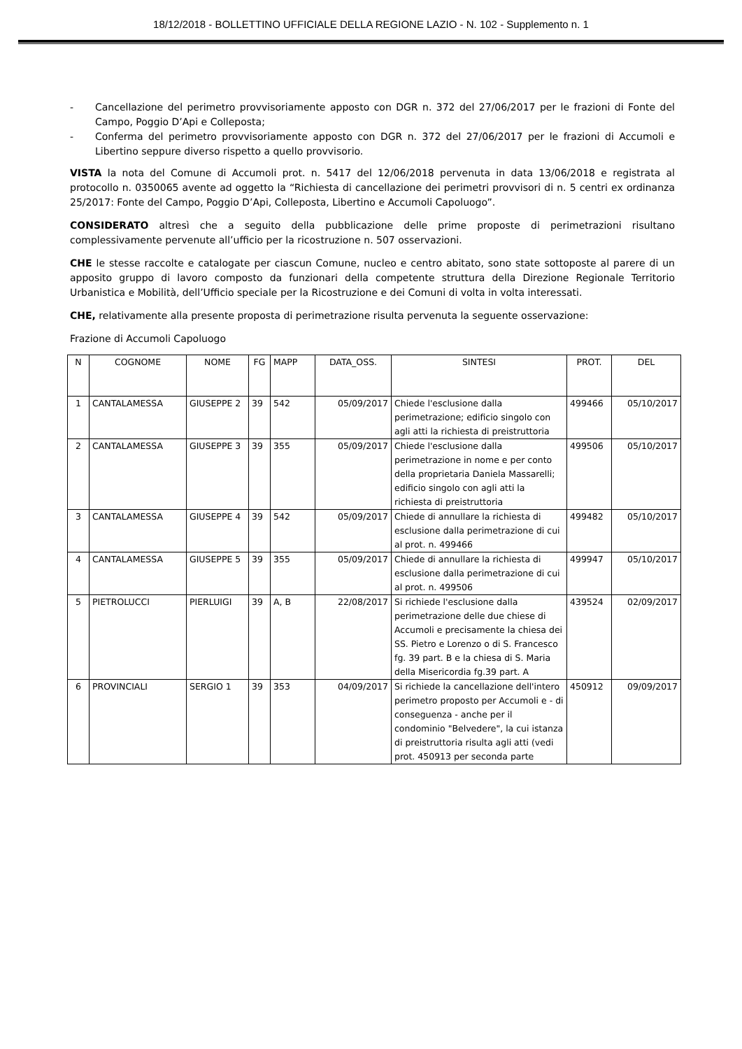18/12/2018 - BOLLETTINO UFFICIALE DELLA REGIONE LAZIO - N. 102 - Supplemento n. 1
- Cancellazione del perimetro provvisoriamente apposto con DGR n. 372 del 27/06/2017 per le frazioni di Fonte del Campo, Poggio D’Api e Colleposta;
- Conferma del perimetro provvisoriamente apposto con DGR n. 372 del 27/06/2017 per le frazioni di Accumoli e Libertino seppure diverso rispetto a quello provvisorio.
VISTA la nota del Comune di Accumoli prot. n. 5417 del 12/06/2018 pervenuta in data 13/06/2018 e registrata al protocollo n. 0350065 avente ad oggetto la “Richiesta di cancellazione dei perimetri provvisori di n. 5 centri ex ordinanza 25/2017: Fonte del Campo, Poggio D’Api, Colleposta, Libertino e Accumoli Capoluogo”.
CONSIDERATO altresì che a seguito della pubblicazione delle prime proposte di perimetrazioni risultano complessivamente pervenute all’ufficio per la ricostruzione n. 507 osservazioni.
CHE le stesse raccolte e catalogate per ciascun Comune, nucleo e centro abitato, sono state sottoposte al parere di un apposito gruppo di lavoro composto da funzionari della competente struttura della Direzione Regionale Territorio Urbanistica e Mobilità, dell’Ufficio speciale per la Ricostruzione e dei Comuni di volta in volta interessati.
CHE, relativamente alla presente proposta di perimetrazione risulta pervenuta la seguente osservazione:
Frazione di Accumoli Capoluogo
| N | COGNOME | NOME | FG | MAPP | DATA_OSS. | SINTESI | PROT. | DEL |
| --- | --- | --- | --- | --- | --- | --- | --- | --- |
| 1 | CANTALAMESSA | GIUSEPPE 2 | 39 | 542 | 05/09/2017 | Chiede l'esclusione dalla perimetrazione; edificio singolo con agli atti la richiesta di preistruttoria | 499466 | 05/10/2017 |
| 2 | CANTALAMESSA | GIUSEPPE 3 | 39 | 355 | 05/09/2017 | Chiede l'esclusione dalla perimetrazione in nome e per conto della proprietaria Daniela Massarelli; edificio singolo con agli atti la richiesta di preistruttoria | 499506 | 05/10/2017 |
| 3 | CANTALAMESSA | GIUSEPPE 4 | 39 | 542 | 05/09/2017 | Chiede di annullare la richiesta di esclusione dalla perimetrazione di cui al prot. n. 499466 | 499482 | 05/10/2017 |
| 4 | CANTALAMESSA | GIUSEPPE 5 | 39 | 355 | 05/09/2017 | Chiede di annullare la richiesta di esclusione dalla perimetrazione di cui al prot. n. 499506 | 499947 | 05/10/2017 |
| 5 | PIETROLUCCI | PIERLUIGI | 39 | A, B | 22/08/2017 | Si richiede l'esclusione dalla perimetrazione delle due chiese di Accumoli e precisamente la chiesa dei SS. Pietro e Lorenzo o di S. Francesco fg. 39 part. B e la chiesa di S. Maria della Misericordia fg.39 part. A | 439524 | 02/09/2017 |
| 6 | PROVINCIALI | SERGIO 1 | 39 | 353 | 04/09/2017 | Si richiede la cancellazione dell'intero perimetro proposto per Accumoli e - di conseguenza - anche per il condominio "Belvedere", la cui istanza di preistruttoria risulta agli atti (vedi prot. 450913 per seconda parte | 450912 | 09/09/2017 |